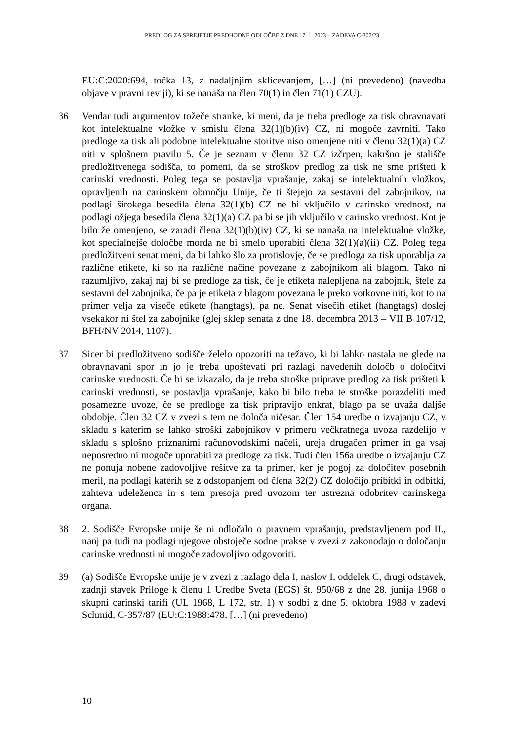PREDLOG ZA SPREJETJE PREDHODNE ODLOČBE Z DNE 17. 1. 2023 – ZADEVA C-307/23
EU:C:2020:694, točka 13, z nadaljnjim sklicevanjem, […] (ni prevedeno) (navedba objave v pravni reviji), ki se nanaša na člen 70(1) in člen 71(1) CZU).
36 Vendar tudi argumentov tožeče stranke, ki meni, da je treba predloge za tisk obravnavati kot intelektualne vložke v smislu člena 32(1)(b)(iv) CZ, ni mogoče zavrniti. Tako predloge za tisk ali podobne intelektualne storitve niso omenjene niti v členu 32(1)(a) CZ niti v splošnem pravilu 5. Če je seznam v členu 32 CZ izčrpen, kakršno je stališče predložitvenega sodišča, to pomeni, da se stroškov predlog za tisk ne sme prišteti k carinski vrednosti. Poleg tega se postavlja vprašanje, zakaj se intelektualnih vložkov, opravljenih na carinskem območju Unije, če ti štejejo za sestavni del zabojnikov, na podlagi širokega besedila člena 32(1)(b) CZ ne bi vključilo v carinsko vrednost, na podlagi ožjega besedila člena 32(1)(a) CZ pa bi se jih vključilo v carinsko vrednost. Kot je bilo že omenjeno, se zaradi člena 32(1)(b)(iv) CZ, ki se nanaša na intelektualne vložke, kot specialnejše določbe morda ne bi smelo uporabiti člena 32(1)(a)(ii) CZ. Poleg tega predložitveni senat meni, da bi lahko šlo za protislovje, če se predloga za tisk uporablja za različne etikete, ki so na različne načine povezane z zabojnikom ali blagom. Tako ni razumljivo, zakaj naj bi se predloge za tisk, če je etiketa nalepljena na zabojnik, štele za sestavni del zabojnika, če pa je etiketa z blagom povezana le preko votkovne niti, kot to na primer velja za viseče etikete (hangtags), pa ne. Senat visečih etiket (hangtags) doslej vsekakor ni štel za zabojnike (glej sklep senata z dne 18. decembra 2013 – VII B 107/12, BFH/NV 2014, 1107).
37 Sicer bi predložitveno sodišče želelo opozoriti na težavo, ki bi lahko nastala ne glede na obravnavani spor in jo je treba upoštevati pri razlagi navedenih določb o določitvi carinske vrednosti. Če bi se izkazalo, da je treba stroške priprave predlog za tisk prišteti k carinski vrednosti, se postavlja vprašanje, kako bi bilo treba te stroške porazdeliti med posamezne uvoze, če se predloge za tisk pripravijo enkrat, blago pa se uvaža daljše obdobje. Člen 32 CZ v zvezi s tem ne določa ničesar. Člen 154 uredbe o izvajanju CZ, v skladu s katerim se lahko stroški zabojnikov v primeru večkratnega uvoza razdelijo v skladu s splošno priznanimi računovodskimi načeli, ureja drugačen primer in ga vsaj neposredno ni mogoče uporabiti za predloge za tisk. Tudi člen 156a uredbe o izvajanju CZ ne ponuja nobene zadovoljive rešitve za ta primer, ker je pogoj za določitev posebnih meril, na podlagi katerih se z odstopanjem od člena 32(2) CZ določijo pribitki in odbitki, zahteva udeleženca in s tem presoja pred uvozom ter ustrezna odobritev carinskega organa.
38 2. Sodišče Evropske unije še ni odločalo o pravnem vprašanju, predstavljenem pod II., nanj pa tudi na podlagi njegove obstoječe sodne prakse v zvezi z zakonodajo o določanju carinske vrednosti ni mogoče zadovoljivo odgovoriti.
39 (a) Sodišče Evropske unije je v zvezi z razlago dela I, naslov I, oddelek C, drugi odstavek, zadnji stavek Priloge k členu 1 Uredbe Sveta (EGS) št. 950/68 z dne 28. junija 1968 o skupni carinski tarifi (UL 1968, L 172, str. 1) v sodbi z dne 5. oktobra 1988 v zadevi Schmid, C-357/87 (EU:C:1988:478, […] (ni prevedeno)
10